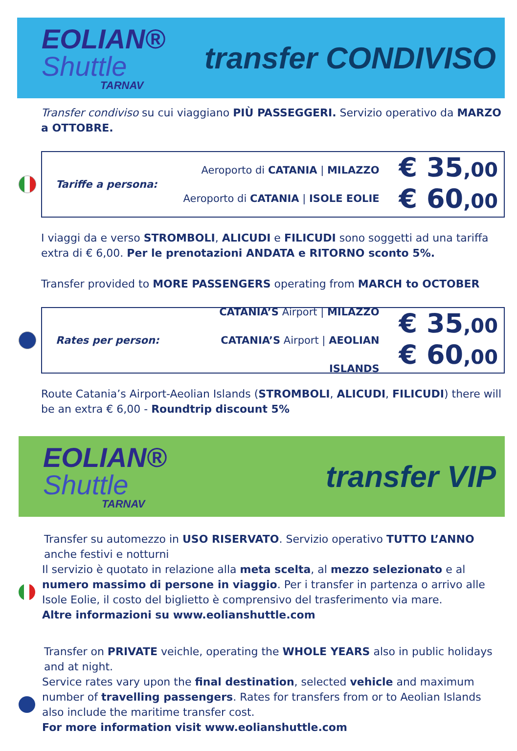EOLIAN®
Shuttle
TARNAV
transfer CONDIVISO
Transfer condiviso su cui viaggiano PIÙ PASSEGGERI. Servizio operativo da MARZO a OTTOBRE.
Tariffe a persona:
Aeroporto di CATANIA | MILAZZO
Aeroporto di CATANIA | ISOLE EOLIE
€ 35,00
€ 60,00
I viaggi da e verso STROMBOLI, ALICUDI e FILICUDI sono soggetti ad una tariffa extra di € 6,00. Per le prenotazioni ANDATA e RITORNO sconto 5%.
Transfer provided to MORE PASSENGERS operating from MARCH to OCTOBER
Rates per person:
CATANIA’S Airport | MILAZZO
CATANIA’S Airport | AEOLIAN ISLANDS
€ 35,00
€ 60,00
Route Catania’s Airport-Aeolian Islands (STROMBOLI, ALICUDI, FILICUDI) there will be an extra € 6,00 - Roundtrip discount 5%
EOLIAN®
Shuttle
TARNAV
transfer VIP
Transfer su automezzo in USO RISERVATO. Servizio operativo TUTTO L’ANNO anche festivi e notturni
Il servizio è quotato in relazione alla meta scelta, al mezzo selezionato e al numero massimo di persone in viaggio. Per i transfer in partenza o arrivo alle Isole Eolie, il costo del biglietto è comprensivo del trasferimento via mare.
Altre informazioni su www.eolianshuttle.com
Transfer on PRIVATE veichle, operating the WHOLE YEARS also in public holidays and at night.
Service rates vary upon the final destination, selected vehicle and maximum number of travelling passengers. Rates for transfers from or to Aeolian Islands also include the maritime transfer cost.
For more information visit www.eolianshuttle.com